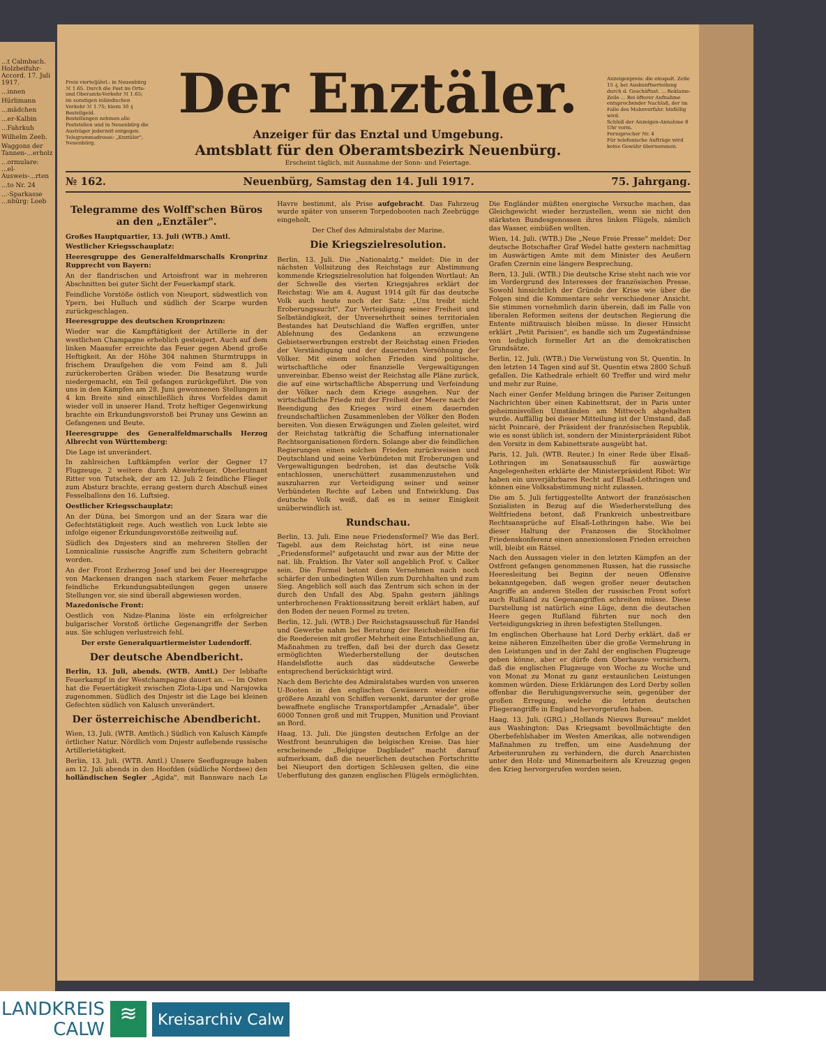...t Calmbach. Holzbeifuhr-Accord. 17. Juli 1917.
...innen
Hürlimann
...mädchen
...er-Kalbin
...Fahrkuh
Wilhelm Zeeb.
Waggons der Tannen-...erholz
...ormulare: ...el-Ausweis-...rten
...to Nr. 24
...-Sparkasse ...nbürg: Loeb
Preis vierteljährl.: in Neuenbürg ℳ 1.65. Durch die Post im Orts- und Oberamts-Verkehr ℳ 1.65; im sonstigen inländischen Verkehr ℳ 1.75; hiezu 30 ₰ Bestellgeld.
Bestellungen nehmen alle Poststellen und in Neuenbürg die Austräger jederzeit entgegen.
Telegrammadresse: „Enztäler", Neuenbürg.
Der Enztäler.
Anzeiger für das Enztal und Umgebung.
Amtsblatt für den Oberamtsbezirk Neuenbürg.
Erscheint täglich, mit Ausnahme der Sonn- und Feiertage.
Anzeigenpreis: die einspalt. Zeile 15 ₰, bei Auskunftserteilung durch d. Geschäftsst. ... Reklame-Zeile ... Bei öfterer Aufnahme entsprechender Nachlaß, der im Falle des Mahnverfahr. hinfällig wird.
Schluß der Anzeigen-Annahme 8 Uhr vorm.
Fernsprecher Nr. 4
Für telefonische Aufträge wird keine Gewähr übernommen.
№ 162. Neuenbürg, Samstag den 14. Juli 1917. 75. Jahrgang.
Telegramme des Wolff'schen Büros an den „Enztäler".
Großes Hauptquartier, 13. Juli (WTB.) Amtl.
Westlicher Kriegsschauplatz:
Heeresgruppe des Generalfeldmarschalls Kronprinz Rupprecht von Bayern:
An der flandrischen und Artoisfront war in mehreren Abschnitten bei guter Sicht der Feuerkampf stark.
Feindliche Vorstöße östlich von Nieuport, südwestlich von Ypern, bei Hulluch und südlich der Scarpe wurden zurückgeschlagen.
Heeresgruppe des deutschen Kronprinzen:
Wieder war die Kampftätigkeit der Artillerie in der westlichen Champagne erheblich gesteigert. Auch auf dem linken Maasufer erreichte das Feuer gegen Abend große Heftigkeit. An der Höhe 304 nahmen Sturmtrupps in frischem Draufgehen die vom Feind am 8. Juli zurückeroberten Gräben wieder. Die Besatzung wurde niedergemacht, ein Teil gefangen zurückgeführt. Die von uns in den Kämpfen am 28. Juni gewonnenen Stellungen in 4 km Breite sind einschließlich ihres Vorfeldes damit wieder voll in unserer Hand. Trotz heftiger Gegenwirkung brachte ein Erkundungsvorstoß bei Prunay uns Gewinn an Gefangenen und Beute.
Heeresgruppe des Generalfeldmarschalls Herzog Albrecht von Württemberg:
Die Lage ist unverändert.
In zahlreichen Luftkämpfen verlor der Gegner 17 Flugzeuge, 2 weitere durch Abwehrfeuer. Oberleutnant Ritter von Tutschek, der am 12. Juli 2 feindliche Flieger zum Absturz brachte, errang gestern durch Abschuß eines Fesselballons den 16. Luftsieg.
Oestlicher Kriegsschauplatz:
An der Düna, bei Smorgon und an der Szara war die Gefechtstätigkeit rege. Auch westlich von Luck lebte sie infolge eigener Erkundungsvorstöße zeitweilig auf.
Südlich des Dnjesters sind an mehreren Stellen der Lomnicalinie russische Angriffe zum Scheitern gebracht worden.
An der Front Erzherzog Josef und bei der Heeresgruppe von Mackensen drangen nach starkem Feuer mehrfache feindliche Erkundungsabteilungen gegen unsere Stellungen vor, sie sind überall abgewiesen worden.
Mazedonische Front:
Oestlich von Nidze-Planina löste ein erfolgreicher bulgarischer Vorstoß örtliche Gegenangriffe der Serben aus. Sie schlugen verlustreich fehl.
Der erste Generalquartiermeister Ludendorff.
Der deutsche Abendbericht.
Berlin, 13. Juli, abends. (WTB. Amtl.) Der lebhafte Feuerkampf in der Westchampagne dauert an. — Im Osten hat die Feuertätigkeit zwischen Zlota-Lipa und Narajowka zugenommen. Südlich des Dnjestr ist die Lage bei kleinen Gefechten südlich von Kalusch unverändert.
Der österreichische Abendbericht.
Wien, 13. Juli. (WTB. Amtlich.) Südlich von Kalusch Kämpfe örtlicher Natur. Nördlich vom Dnjestr auflebende russische Artillerietätigkeit.
Berlin, 13. Juli. (WTB. Amtl.) Unsere Seeflugzeuge haben am 12. Juli abends in den Hoofden (südliche Nordsee) den holländischen Segler „Agida", mit Bannware nach Le Havre bestimmt, als Prise aufgebracht. Das Fahrzeug wurde später von unseren Torpedobooten nach Zeebrügge eingeholt.
Der Chef des Admiralstabs der Marine.
Die Kriegszielresolution.
Berlin, 13. Juli. Die „Nationalztg." meldet: Die in der nächsten Vollsitzung des Reichstags zur Abstimmung kommende Kriegszielresolution hat folgenden Wortlaut: An der Schwelle des vierten Kriegsjahres erklärt der Reichstag: Wie am 4. August 1914 gilt für das deutsche Volk auch heute noch der Satz: „Uns treibt nicht Eroberungssucht". Zur Verteidigung seiner Freiheit und Selbständigkeit, der Unversehrtheit seines territorialen Bestandes hat Deutschland die Waffen ergriffen, unter Ablehnung des Gedankens an erzwungene Gebietserwerbungen erstrebt der Reichstag einen Frieden der Verständigung und der dauernden Versöhnung der Völker. Mit einem solchen Frieden sind politische, wirtschaftliche oder finanzielle Vergewaltigungen unvereinbar. Ebenso weist der Reichstag alle Pläne zurück, die auf eine wirtschaftliche Absperrung und Verfeindung der Völker nach dem Kriege ausgehen. Nur der wirtschaftliche Friede mit der Freiheit der Meere nach der Beendigung des Krieges wird einem dauernden freundschaftlichen Zusammenleben der Völker den Boden bereiten. Von diesen Erwägungen und Zielen geleitet, wird der Reichstag tatkräftig die Schaffung internationaler Rechtsorganisationen fördern. Solange aber die feindlichen Regierungen einen solchen Frieden zurückweisen und Deutschland und seine Verbündeten mit Eroberungen und Vergewaltigungen bedrohen, ist das deutsche Volk entschlossen, unerschüttert zusammenzustehen und auszuharren zur Verteidigung seiner und seiner Verbündeten Rechte auf Leben und Entwicklung. Das deutsche Volk weiß, daß es in seiner Einigkeit unüberwindlich ist.
Rundschau.
Berlin, 13. Juli. Eine neue Friedensformel? Wie das Berl. Tagebl. aus dem Reichstag hört, ist eine neue „Friedensformel" aufgetaucht und zwar aus der Mitte der nat. lib. Fraktion. Ihr Vater soll angeblich Prof. v. Calker sein. Die Formel betont dem Vernehmen nach noch schärfer den unbedingten Willen zum Durchhalten und zum Sieg. Angeblich soll auch das Zentrum sich schon in der durch den Unfall des Abg. Spahn gestern jählings unterbrochenen Fraktionssitzung bereit erklärt haben, auf den Boden der neuen Formel zu treten.
Berlin, 12. Juli. (WTB.) Der Reichstagsausschuß für Handel und Gewerbe nahm bei Beratung der Reichsbeihilfen für die Reedereien mit großer Mehrheit eine Entschließung an, Maßnahmen zu treffen, daß bei der durch das Gesetz ermöglichten Wiederherstellung der deutschen Handelsflotte auch das süddeutsche Gewerbe entsprechend berücksichtigt wird.
Nach dem Berichte des Admiralstabes wurden von unseren U-Booten in den englischen Gewässern wieder eine größere Anzahl von Schiffen versenkt, darunter der große bewaffnete englische Transportdampfer „Arnadale", über 6000 Tonnen groß und mit Truppen, Munition und Proviant an Bord.
Haag, 13. Juli. Die jüngsten deutschen Erfolge an der Westfront beunruhigen die belgischen Kreise. Das hier erscheinende „Belgique Dagbladet" macht darauf aufmerksam, daß die neuerlichen deutschen Fortschritte bei Nieuport den dortigen Schleusen gelten, die eine Ueberflutung des ganzen englischen Flügels ermöglichten. Die Engländer müßten energische Versuche machen, das Gleichgewicht wieder herzustellen, wenn sie nicht den stärksten Bundesgenossen ihres linken Flügels, nämlich das Wasser, einbüßen wollten.
Wien, 14. Juli. (WTB.) Die „Neue Freie Presse" meldet: Der deutsche Botschafter Graf Wedel hatte gestern nachmittag im Auswärtigen Amte mit dem Minister des Aeußern Grafen Czernin eine längere Besprechung.
Bern, 13. Juli. (WTB.) Die deutsche Krise steht nach wie vor im Vordergrund des Interesses der französischen Presse. Sowohl hinsichtlich der Gründe der Krise wie über die Folgen sind die Kommentare sehr verschiedener Ansicht. Sie stimmen vornehmlich darin überein, daß im Falle von liberalen Reformen seitens der deutschen Regierung die Entente mißtrauisch bleiben müsse. In dieser Hinsicht erklärt „Petit Parisien", es handle sich um Zugeständnisse von lediglich formeller Art an die demokratischen Grundsätze.
Berlin, 12. Juli. (WTB.) Die Verwüstung von St. Quentin. In den letzten 14 Tagen sind auf St. Quentin etwa 2800 Schuß gefallen. Die Kathedrale erhielt 60 Treffer und wird mehr und mehr zur Ruine.
Nach einer Genfer Meldung bringen die Pariser Zeitungen Nachrichten über einen Kabinettsrat, der in Paris unter geheimnisvollen Umständen am Mittwoch abgehalten wurde. Auffällig bei dieser Mitteilung ist der Umstand, daß nicht Poincaré, der Präsident der französischen Republik, wie es sonst üblich ist, sondern der Ministerpräsident Ribot den Vorsitz in dem Kabinettsrate ausgeübt hat.
Paris, 12. Juli. (WTB. Reuter.) In einer Rede über Elsaß-Lothringen im Senatsausschuß für auswärtige Angelegenheiten erklärte der Ministerpräsident Ribot: Wir haben ein unverjährbares Recht auf Elsaß-Lothringen und können eine Volksabstimmung nicht zulassen.
Die am 5. Juli fertiggestellte Antwort der französischen Sozialisten in Bezug auf die Wiederherstellung des Weltfriedens betont, daß Frankreich unbestreitbare Rechtsansprüche auf Elsaß-Lothringen habe. Wie bei dieser Haltung der Franzosen die Stockholmer Friedenskonferenz einen annexionslosen Frieden erreichen will, bleibt ein Rätsel.
Nach den Aussagen vieler in den letzten Kämpfen an der Ostfront gefangen genommenen Russen, hat die russische Heeresleitung bei Beginn der neuen Offensive bekanntgegeben, daß wegen großer neuer deutschen Angriffe an anderen Stellen der russischen Front sofort auch Rußland zu Gegenangriffen schreiten müsse. Diese Darstellung ist natürlich eine Lüge, denn die deutschen Heere gegen Rußland führten nur noch den Verteidigungskrieg in ihren befestigten Stellungen.
Im englischen Oberhause hat Lord Derby erklärt, daß er keine näheren Einzelheiten über die große Vermehrung in den Leistungen und in der Zahl der englischen Flugzeuge geben könne, aber er dürfe dem Oberhause versichern, daß die englischen Flugzeuge von Woche zu Woche und von Monat zu Monat zu ganz erstaunlichen Leistungen kommen würden. Diese Erklärungen des Lord Derby sollen offenbar die Beruhigungsversuche sein, gegenüber der großen Erregung, welche die letzten deutschen Fliegerangriffe in England hervorgerufen haben.
Haag, 13. Juli. (GRG.) „Hollands Nieuws Bureau" meldet aus Washington: Das Kriegsamt bevollmächtigte den Oberbefehlshaber im Westen Amerikas, alle notwendigen Maßnahmen zu treffen, um eine Ausdehnung der Arbeiterunruhen zu verhindern, die durch Anarchisten unter den Holz- und Minenarbeitern als Kreuzzug gegen den Krieg hervorgerufen worden seien.
LANDKREIS
CALW
≋
Kreisarchiv Calw